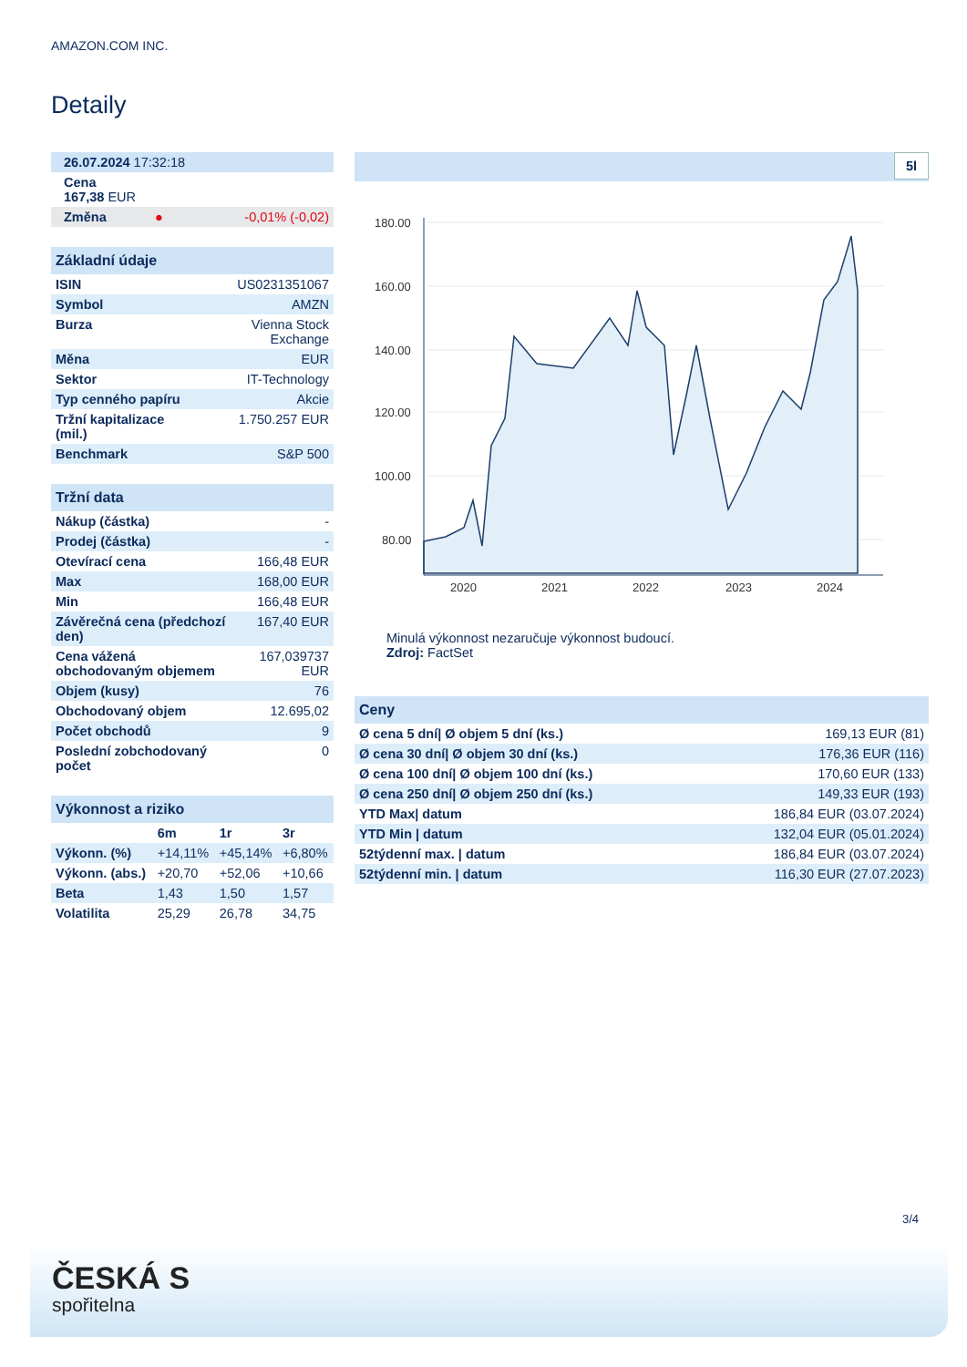AMAZON.COM INC.
Detaily
| 26.07.2024 17:32:18 |
| Cena 167,38 EUR |
| Změna | ● | -0,01% (-0,02) |
| Základní údaje | |
| ISIN | US0231351067 |
| Symbol | AMZN |
| Burza | Vienna Stock Exchange |
| Měna | EUR |
| Sektor | IT-Technology |
| Typ cenného papíru | Akcie |
| Tržní kapitalizace (mil.) | 1.750.257 EUR |
| Benchmark | S&P 500 |
| Tržní data | |
| Nákup (částka) | - |
| Prodej (částka) | - |
| Otevírací cena | 166,48 EUR |
| Max | 168,00 EUR |
| Min | 166,48 EUR |
| Závěrečná cena (předchozí den) | 167,40 EUR |
| Cena vážená obchodovaným objemem | 167,039737 EUR |
| Objem (kusy) | 76 |
| Obchodovaný objem | 12.695,02 |
| Počet obchodů | 9 |
| Poslední zobchodovaný počet | 0 |
| Výkonnost a riziko | | | |
| | 6m | 1r | 3r |
| Výkonn. (%) | +14,11% | +45,14% | +6,80% |
| Výkonn. (abs.) | +20,70 | +52,06 | +10,66 |
| Beta | 1,43 | 1,50 | 1,57 |
| Volatilita | 25,29 | 26,78 | 34,75 |
5l
180.00
160.00
140.00
120.00
100.00
80.00
2020
2021
2022
2023
2024
Minulá výkonnost nezaručuje výkonnost budoucí.
Zdroj: FactSet
| Ceny | |
| Ø cena 5 dní/ Ø objem 5 dní (ks.) | 169,13 EUR (81) |
| Ø cena 30 dní/ Ø objem 30 dní (ks.) | 176,36 EUR (116) |
| Ø cena 100 dní/ Ø objem 100 dní (ks.) | 170,60 EUR (133) |
| Ø cena 250 dní/ Ø objem 250 dní (ks.) | 149,33 EUR (193) |
| YTD Max/ datum | 186,84 EUR (03.07.2024) |
| YTD Min / datum | 132,04 EUR (05.01.2024) |
| 52týdenní max. / datum | 186,84 EUR (03.07.2024) |
| 52týdenní min. / datum | 116,30 EUR (27.07.2023) |
3/4
ČESKÁ S
spořitelna